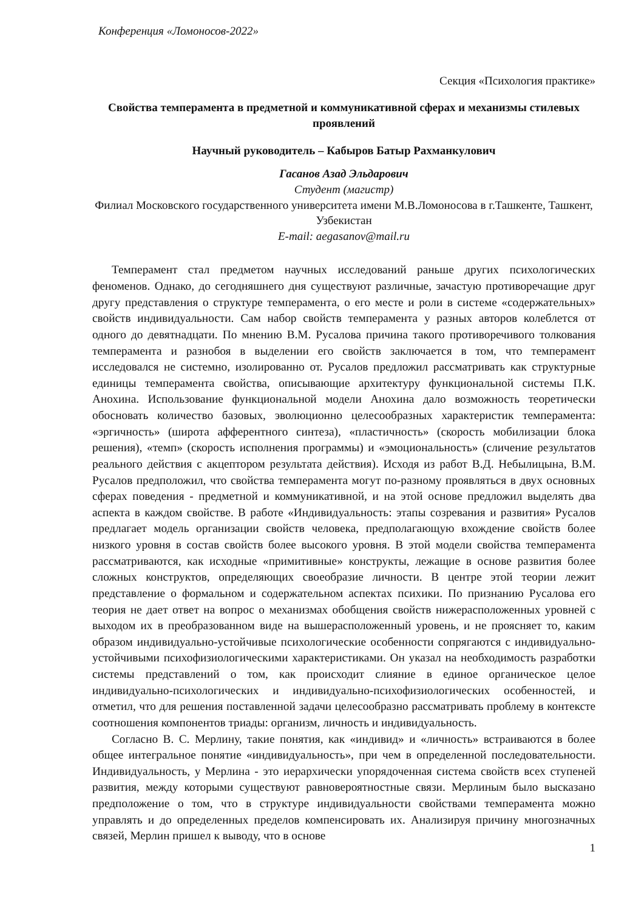Конференция «Ломоносов-2022»
Секция «Психология практике»
Свойства темперамента в предметной и коммуникативной сферах и механизмы стилевых проявлений
Научный руководитель – Кабыров Батыр Рахманкулович
Гасанов Азад Эльдарович
Студент (магистр)
Филиал Московского государственного университета имени М.В.Ломоносова в г.Ташкенте, Ташкент, Узбекистан
E-mail: aegasanov@mail.ru
Темперамент стал предметом научных исследований раньше других психологических феноменов. Однако, до сегодняшнего дня существуют различные, зачастую противоречащие друг другу представления о структуре темперамента, о его месте и роли в системе «содержательных» свойств индивидуальности. Сам набор свойств темперамента у разных авторов колеблется от одного до девятнадцати. По мнению В.М. Русалова причина такого противоречивого толкования темперамента и разнобоя в выделении его свойств заключается в том, что темперамент исследовался не системно, изолированно от. Русалов предложил рассматривать как структурные единицы темперамента свойства, описывающие архитектуру функциональной системы П.К. Анохина. Использование функциональной модели Анохина дало возможность теоретически обосновать количество базовых, эволюционно целесообразных характеристик темперамента: «эргичность» (широта афферентного синтеза), «пластичность» (скорость мобилизации блока решения), «темп» (скорость исполнения программы) и «эмоциональность» (сличение результатов реального действия с акцептором результата действия). Исходя из работ В.Д. Небылицына, В.М. Русалов предположил, что свойства темперамента могут по-разному проявляться в двух основных сферах поведения - предметной и коммуникативной, и на этой основе предложил выделять два аспекта в каждом свойстве. В работе «Индивидуальность: этапы созревания и развития» Русалов предлагает модель организации свойств человека, предполагающую вхождение свойств более низкого уровня в состав свойств более высокого уровня. В этой модели свойства темперамента рассматриваются, как исходные «примитивные» конструкты, лежащие в основе развития более сложных конструктов, определяющих своеобразие личности. В центре этой теории лежит представление о формальном и содержательном аспектах психики. По признанию Русалова его теория не дает ответ на вопрос о механизмах обобщения свойств нижерасположенных уровней с выходом их в преобразованном виде на вышерасположенный уровень, и не проясняет то, каким образом индивидуально-устойчивые психологические особенности сопрягаются с индивидуально-устойчивыми психофизиологическими характеристиками. Он указал на необходимость разработки системы представлений о том, как происходит слияние в единое органическое целое индивидуально-психологических и индивидуально-психофизиологических особенностей, и отметил, что для решения поставленной задачи целесообразно рассматривать проблему в контексте соотношения компонентов триады: организм, личность и индивидуальность.
Согласно В. С. Мерлину, такие понятия, как «индивид» и «личность» встраиваются в более общее интегральное понятие «индивидуальность», при чем в определенной последовательности. Индивидуальность, у Мерлина - это иерархически упорядоченная система свойств всех ступеней развития, между которыми существуют равновероятностные связи. Мерлиным было высказано предположение о том, что в структуре индивидуальности свойствами темперамента можно управлять и до определенных пределов компенсировать их. Анализируя причину многозначных связей, Мерлин пришел к выводу, что в основе
1